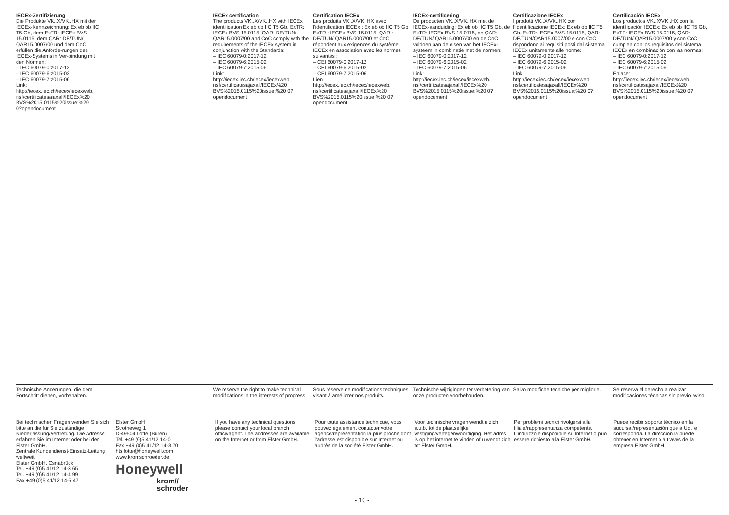IECEx-Zertifizierung
Die Produkte VK..X/VK..HX mit der
IECEx-Kennzeichnung: Ex eb ob IIC
T5 Gb, dem ExTR: IECEx BVS
15.0115, dem QAR: DE/TUN/
QAR15.0007/00 und dem CoC
erfüllen die Anforde-rungen des
IECEx-Systems in Ver-bindung mit
den Normen:
– IEC 60079-0:2017-12
– IEC 60079-6:2015-02
– IEC 60079-7:2015-06
Link:
http://iecex.iec.ch/iecex/iecexweb.
nsf/certificatesajaxall/IECEx%20
BVS%2015.0115%20issue:%20
0?opendocument
IECEx certification
The products VK..X/VK..HX with IECEx identification Ex eb ob IIC T5 Gb, ExTR: IECEx BVS 15.0115, QAR: DE/TUN/ QAR15.0007/00 and CoC comply with the requirements of the IECEx system in conjunction with the Standards:
– IEC 60079-0:2017-12
– IEC 60079-6:2015-02
– IEC 60079-7:2015-06
Link:
http://iecex.iec.ch/iecex/iecexweb. nsf/certificatesajaxall/IECEx%20 BVS%2015.0115%20issue:%20 0?opendocument
Certification IECEx
Les produits VK..X/VK..HX avec l’identification IECEx : Ex eb ob IIC T5 Gb, ExTR : IECEx BVS 15.0115, QAR : DE/TUN/ QAR15.0007/00 et CoC répondent aux exigences du système IECEx en association avec les normes suivantes :
– CEI 60079-0:2017-12
– CEI 60079-6:2015-02
– CEI 60079-7:2015-06
Lien :
http://iecex.iec.ch/iecex/iecexweb. nsf/certificatesajaxall/IECEx%20 BVS%2015.0115%20issue:%20 0?opendocument
IECEx-certificering
De producten VK..X/VK..HX met de IECEx-aanduiding: Ex eb ob IIC T5 Gb, de ExTR: IECEx BVS 15.0115, de QAR: DE/TUN/ QAR15.0007/00 en de CoC voldoen aan de eisen van het IECEx-systeem in combinatie met de normen:
– IEC 60079-0:2017-12
– IEC 60079-6:2015-02
– IEC 60079-7:2015-06
Link:
http://iecex.iec.ch/iecex/iecexweb. nsf/certificatesajaxall/IECEx%20 BVS%2015.0115%20issue:%20 0?opendocument
Certificazione IECEx
I prodotti VK..X/VK..HX con l’identificazione IECEx: Ex eb ob IIC T5 Gb, ExTR: IECEx BVS 15.0115, QAR: DE/TUN/QAR15.0007/00 e con CoC rispondono ai requisiti posti dal si-stema IECEx unitamente alle norme:
– IEC 60079-0:2017-12
– IEC 60079-6:2015-02
– IEC 60079-7:2015-06
Link:
http://iecex.iec.ch/iecex/iecexweb. nsf/certificatesajaxall/IECEx%20 BVS%2015.0115%20issue:%20 0?opendocument
Certificación IECEx
Los productos VK..X/VK..HX con la identificación IECEx: Ex eb ob IIC T5 Gb, ExTR: IECEx BVS 15.0115, QAR: DE/TUN/ QAR15.0007/00 y con CoC cumplen con los requisitos del sistema IECEx en combinación con las normas:
– IEC 60079-0:2017-12
– IEC 60079-6:2015-02
– IEC 60079-7:2015-06
Enlace:
http://iecex.iec.ch/iecex/iecexweb. nsf/certificatesajaxall/IECEx%20 BVS%2015.0115%20issue:%20 0?opendocument
Technische Änderungen, die dem
Fortschritt dienen, vorbehalten.
We reserve the right to make technical modifications in the interests of progress.
Sous réserve de modifications techniques visant à améliorer nos produits.
Technische wijzigingen ter verbetering van onze producten voorbehouden.
Salvo modifiche tecniche per migliorie.
Se reserva el derecho a realizar modificaciones técnicas sin previo aviso.
Bei technischen Fragen wenden Sie sich bitte an die für Sie zuständige Niederlassung/Vertretung. Die Adresse erfahren Sie im Internet oder bei der Elster GmbH.
Zentrale Kundendienst-Einsatz-Leitung weltweit:
Elster GmbH, Osnabrück
Tel. +49 (0)5 41/12 14-3 65
Tel. +49 (0)5 41/12 14-4 99
Fax +49 (0)5 41/12 14-5 47
Elster GmbH
Strotheweg 1
D-49504 Lotte (Büren)
Tel. +49 (0)5 41/12 14-0
Fax +49 (0)5 41/12 14-3 70
hts.lotte@honeywell.com
www.kromschroeder.de
Honeywell
krom//
schroder
If you have any technical questions please contact your local branch office/agent. The addresses are available on the Internet or from Elster GmbH.
Pour toute assistance technique, vous pouvez également contacter votre agence/représentation la plus proche dont l’adresse est disponible sur Internet ou auprès de la société Elster GmbH.
Voor technische vragen wendt u zich a.u.b. tot de plaatselijke vestiging/vertegenwoordiging. Het adres is op het internet te vinden of u wendt zich tot Elster GmbH.
Per problemi tecnici rivolgersi alla filiale/rappresentanza competente. L’indirizzo è disponibile su Internet o può essere richiesto alla Elster GmbH.
Puede recibir soporte técnico en la sucursal/representación que a Ud. le corresponda. La dirección la puede obtener en Internet o a través de la empresa Elster GmbH.
- 10 -